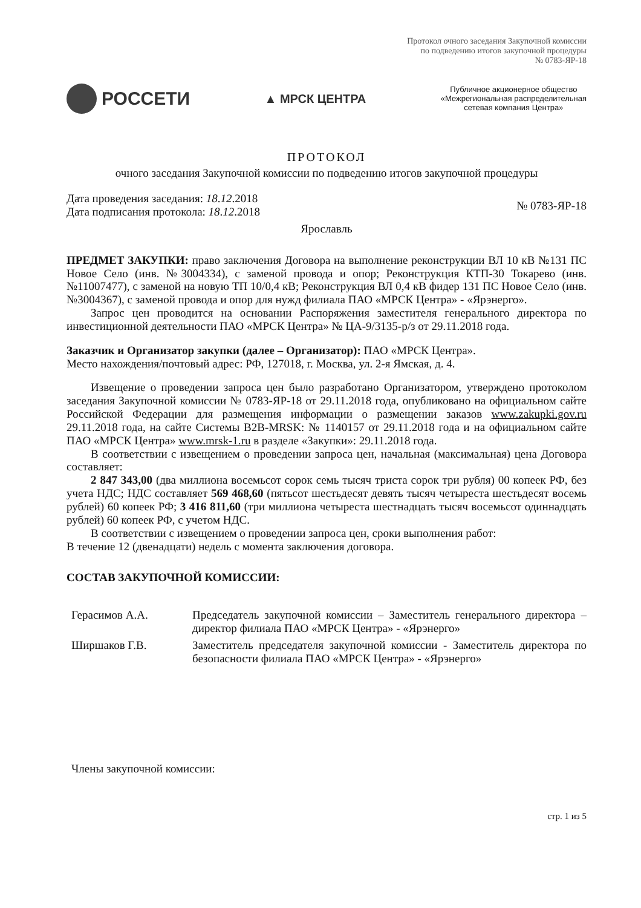Протокол очного заседания Закупочной комиссии
по подведению итогов закупочной процедуры
№ 0783-ЯР-18
РОССЕТИ
▲ МРСК ЦЕНТРА
Публичное акционерное общество
«Межрегиональная распределительная
сетевая компания Центра»
ПРОТОКОЛ
очного заседания Закупочной комиссии по подведению итогов закупочной процедуры
Дата проведения заседания: 18.12.2018
Дата подписания протокола: 18.12.2018
№ 0783-ЯР-18
Ярославль
ПРЕДМЕТ ЗАКУПКИ: право заключения Договора на выполнение реконструкции ВЛ 10 кВ №131 ПС Новое Село (инв. №3004334), с заменой провода и опор; Реконструкция КТП-30 Токарево (инв. №11007477), с заменой на новую ТП 10/0,4 кВ; Реконструкция ВЛ 0,4 кВ фидер 131 ПС Новое Село (инв. №3004367), с заменой провода и опор для нужд филиала ПАО «МРСК Центра» - «Ярэнерго».
Запрос цен проводится на основании Распоряжения заместителя генерального директора по инвестиционной деятельности ПАО «МРСК Центра» № ЦА-9/3135-р/з от 29.11.2018 года.
Заказчик и Организатор закупки (далее – Организатор): ПАО «МРСК Центра».
Место нахождения/почтовый адрес: РФ, 127018, г. Москва, ул. 2-я Ямская, д. 4.
Извещение о проведении запроса цен было разработано Организатором, утверждено протоколом заседания Закупочной комиссии № 0783-ЯР-18 от 29.11.2018 года, опубликовано на официальном сайте Российской Федерации для размещения информации о размещении заказов www.zakupki.gov.ru 29.11.2018 года, на сайте Системы B2B-MRSK: № 1140157 от 29.11.2018 года и на официальном сайте ПАО «МРСК Центра» www.mrsk-1.ru в разделе «Закупки»: 29.11.2018 года.
В соответствии с извещением о проведении запроса цен, начальная (максимальная) цена Договора составляет:
2 847 343,00 (два миллиона восемьсот сорок семь тысяч триста сорок три рубля) 00 копеек РФ, без учета НДС; НДС составляет 569 468,60 (пятьсот шестьдесят девять тысяч четыреста шестьдесят восемь рублей) 60 копеек РФ; 3 416 811,60 (три миллиона четыреста шестнадцать тысяч восемьсот одиннадцать рублей) 60 копеек РФ, с учетом НДС.
В соответствии с извещением о проведении запроса цен, сроки выполнения работ:
В течение 12 (двенадцати) недель с момента заключения договора.
СОСТАВ ЗАКУПОЧНОЙ КОМИССИИ:
Герасимов А.А. Председатель закупочной комиссии – Заместитель генерального директора – директор филиала ПАО «МРСК Центра» - «Ярэнерго»
Ширшаков Г.В. Заместитель председателя закупочной комиссии - Заместитель директора по безопасности филиала ПАО «МРСК Центра» - «Ярэнерго»
Члены закупочной комиссии:
стр. 1 из 5